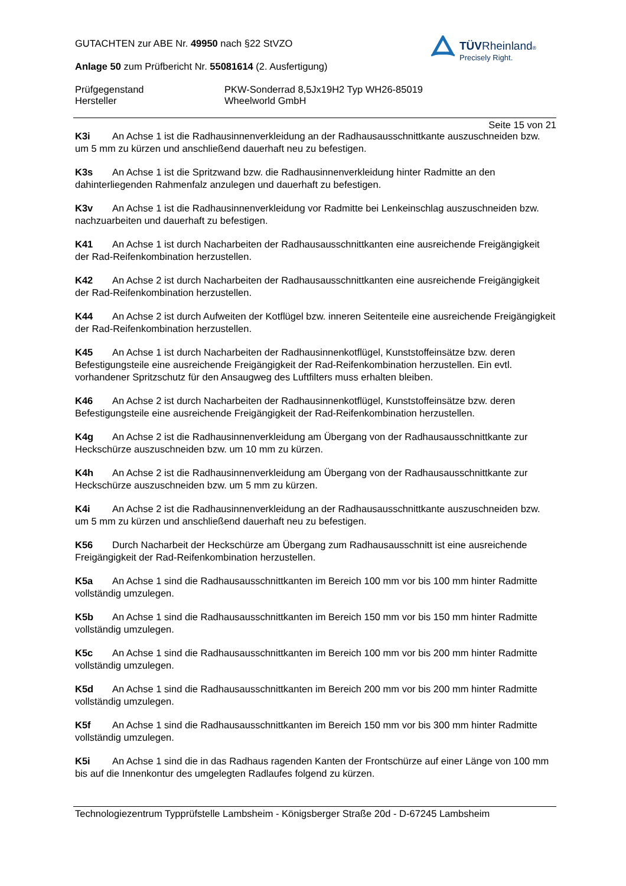TÜVRheinland®
Precisely Right.
GUTACHTEN zur ABE Nr. 49950 nach §22 StVZO
Anlage 50 zum Prüfbericht Nr. 55081614 (2. Ausfertigung)
Prüfgegenstand
Hersteller
PKW-Sonderrad 8,5Jx19H2 Typ WH26-85019
Wheelworld GmbH
Seite 15 von 21
K3i An Achse 1 ist die Radhausinnenverkleidung an der Radhausausschnittkante auszuschneiden bzw. um 5 mm zu kürzen und anschließend dauerhaft neu zu befestigen.
K3s An Achse 1 ist die Spritzwand bzw. die Radhausinnenverkleidung hinter Radmitte an den dahinterliegenden Rahmenfalz anzulegen und dauerhaft zu befestigen.
K3v An Achse 1 ist die Radhausinnenverkleidung vor Radmitte bei Lenkeinschlag auszuschneiden bzw. nachzuarbeiten und dauerhaft zu befestigen.
K41 An Achse 1 ist durch Nacharbeiten der Radhausausschnittkanten eine ausreichende Freigängigkeit der Rad-Reifenkombination herzustellen.
K42 An Achse 2 ist durch Nacharbeiten der Radhausausschnittkanten eine ausreichende Freigängigkeit der Rad-Reifenkombination herzustellen.
K44 An Achse 2 ist durch Aufweiten der Kotflügel bzw. inneren Seitenteile eine ausreichende Freigängigkeit der Rad-Reifenkombination herzustellen.
K45 An Achse 1 ist durch Nacharbeiten der Radhausinnenkotflügel, Kunststoffeinsätze bzw. deren Befestigungsteile eine ausreichende Freigängigkeit der Rad-Reifenkombination herzustellen. Ein evtl. vorhandener Spritzschutz für den Ansaugweg des Luftfilters muss erhalten bleiben.
K46 An Achse 2 ist durch Nacharbeiten der Radhausinnenkotflügel, Kunststoffeinsätze bzw. deren Befestigungsteile eine ausreichende Freigängigkeit der Rad-Reifenkombination herzustellen.
K4g An Achse 2 ist die Radhausinnenverkleidung am Übergang von der Radhausausschnittkante zur Heckschürze auszuschneiden bzw. um 10 mm zu kürzen.
K4h An Achse 2 ist die Radhausinnenverkleidung am Übergang von der Radhausausschnittkante zur Heckschürze auszuschneiden bzw. um 5 mm zu kürzen.
K4i An Achse 2 ist die Radhausinnenverkleidung an der Radhausausschnittkante auszuschneiden bzw. um 5 mm zu kürzen und anschließend dauerhaft neu zu befestigen.
K56 Durch Nacharbeit der Heckschürze am Übergang zum Radhausausschnitt ist eine ausreichende Freigängigkeit der Rad-Reifenkombination herzustellen.
K5a An Achse 1 sind die Radhausausschnittkanten im Bereich 100 mm vor bis 100 mm hinter Radmitte vollständig umzulegen.
K5b An Achse 1 sind die Radhausausschnittkanten im Bereich 150 mm vor bis 150 mm hinter Radmitte vollständig umzulegen.
K5c An Achse 1 sind die Radhausausschnittkanten im Bereich 100 mm vor bis 200 mm hinter Radmitte vollständig umzulegen.
K5d An Achse 1 sind die Radhausausschnittkanten im Bereich 200 mm vor bis 200 mm hinter Radmitte vollständig umzulegen.
K5f An Achse 1 sind die Radhausausschnittkanten im Bereich 150 mm vor bis 300 mm hinter Radmitte vollständig umzulegen.
K5i An Achse 1 sind die in das Radhaus ragenden Kanten der Frontschürze auf einer Länge von 100 mm bis auf die Innenkontur des umgelegten Radlaufes folgend zu kürzen.
Technologiezentrum Typprüfstelle Lambsheim - Königsberger Straße 20d - D-67245 Lambsheim